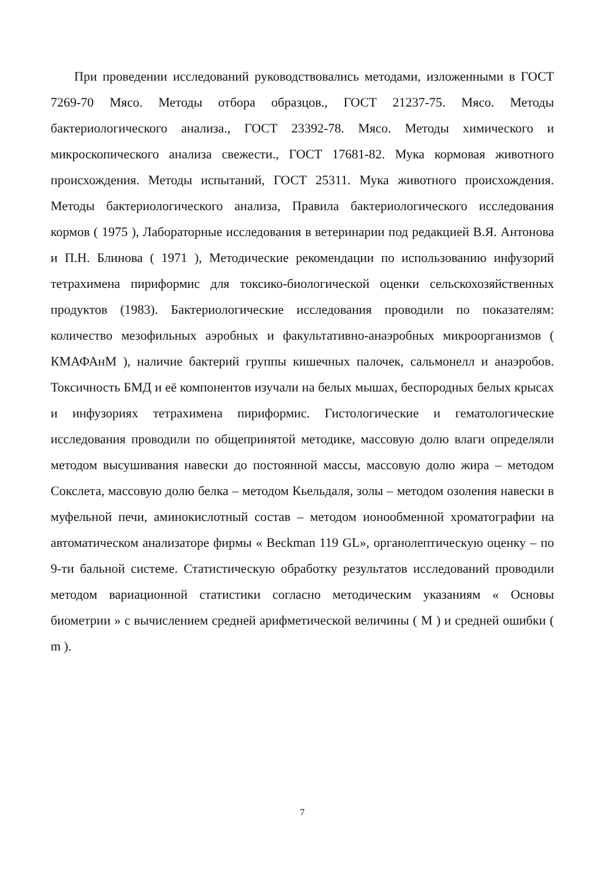При проведении исследований руководствовались методами, изложенными в ГОСТ 7269-70 Мясо. Методы отбора образцов., ГОСТ 21237-75. Мясо. Методы бактериологического анализа., ГОСТ 23392-78. Мясо. Методы химического и микроскопического анализа свежести., ГОСТ 17681-82. Мука кормовая животного происхождения. Методы испытаний, ГОСТ 25311. Мука животного происхождения. Методы бактериологического анализа, Правила бактериологического исследования кормов ( 1975 ), Лабораторные исследования в ветеринарии под редакцией В.Я. Антонова и П.Н. Блинова ( 1971 ), Методические рекомендации по использованию инфузорий тетрахимена пириформис для токсико-биологической оценки сельскохозяйственных продуктов (1983). Бактериологические исследования проводили по показателям: количество мезофильных аэробных и факультативно-анаэробных микроорганизмов ( КМАФАнМ ), наличие бактерий группы кишечных палочек, сальмонелл и анаэробов. Токсичность БМД и её компонентов изучали на белых мышах, беспородных белых крысах и инфузориях тетрахимена пириформис. Гистологические и гематологические исследования проводили по общепринятой методике, массовую долю влаги определяли методом высушивания навески до постоянной массы, массовую долю жира – методом Сокслета, массовую долю белка – методом Кьельдаля, золы – методом озоления навески в муфельной печи, аминокислотный состав – методом ионообменной хроматографии на автоматическом анализаторе фирмы « Beckman 119 GL», органолептическую оценку – по 9-ти бальной системе. Статистическую обработку результатов исследований проводили методом вариационной статистики согласно методическим указаниям « Основы биометрии » с вычислением средней арифметической величины ( М ) и средней ошибки ( m ).
7